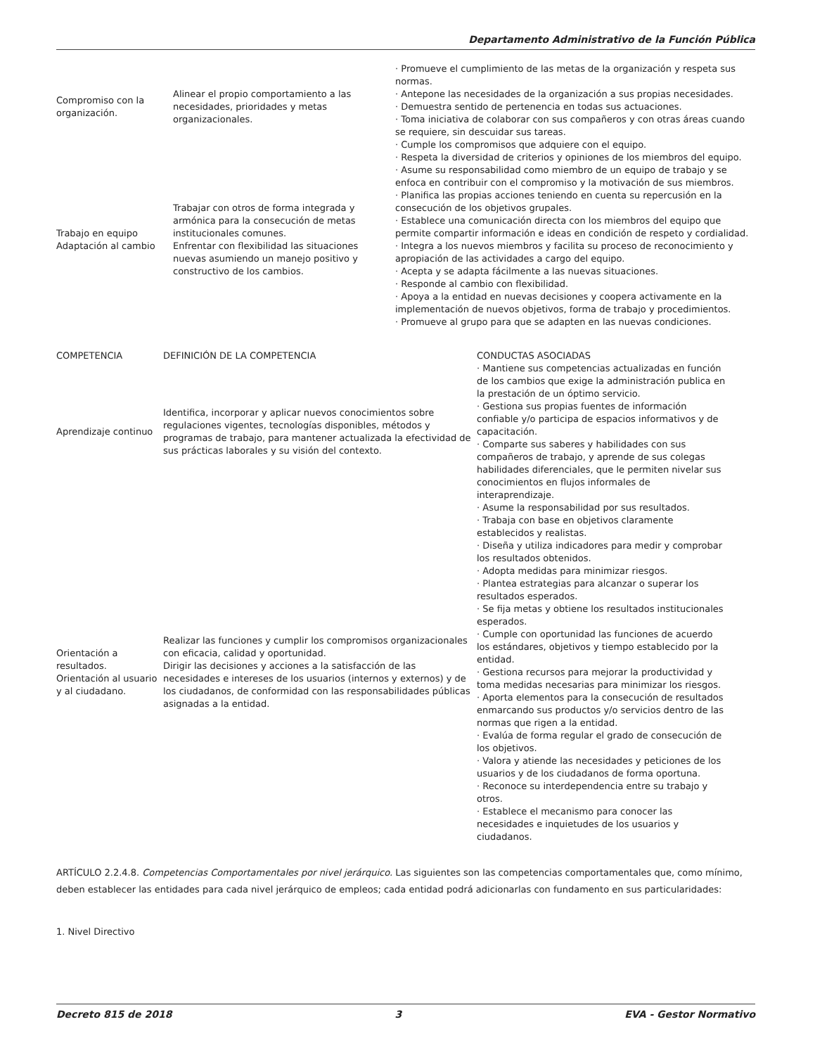Departamento Administrativo de la Función Pública
| Compromiso con la organización. | Alinear el propio comportamiento a las necesidades, prioridades y metas organizacionales. | · Promueve el cumplimiento de las metas de la organización y respeta sus normas. · Antepone las necesidades de la organización a sus propias necesidades. · Demuestra sentido de pertenencia en todas sus actuaciones. · Toma iniciativa de colaborar con sus compañeros y con otras áreas cuando se requiere, sin descuidar sus tareas. · Cumple los compromisos que adquiere con el equipo. · Respeta la diversidad de criterios y opiniones de los miembros del equipo. · Asume su responsabilidad como miembro de un equipo de trabajo y se enfoca en contribuir con el compromiso y la motivación de sus miembros. · Planifica las propias acciones teniendo en cuenta su repercusión en la consecución de los objetivos grupales. · Establece una comunicación directa con los miembros del equipo que permite compartir información e ideas en condición de respeto y cordialidad. · Integra a los nuevos miembros y facilita su proceso de reconocimiento y apropiación de las actividades a cargo del equipo. · Acepta y se adapta fácilmente a las nuevas situaciones. · Responde al cambio con flexibilidad. · Apoya a la entidad en nuevas decisiones y coopera activamente en la implementación de nuevos objetivos, forma de trabajo y procedimientos. · Promueve al grupo para que se adapten en las nuevas condiciones. |
| Trabajo en equipo Adaptación al cambio | Trabajar con otros de forma integrada y armónica para la consecución de metas institucionales comunes. Enfrentar con flexibilidad las situaciones nuevas asumiendo un manejo positivo y constructivo de los cambios. | |
| COMPETENCIA | DEFINICIÓN DE LA COMPETENCIA | CONDUCTAS ASOCIADAS |
| --- | --- | --- |
| Aprendizaje continuo | Identifica, incorporar y aplicar nuevos conocimientos sobre regulaciones vigentes, tecnologías disponibles, métodos y programas de trabajo, para mantener actualizada la efectividad de sus prácticas laborales y su visión del contexto. | · Mantiene sus competencias actualizadas en función de los cambios que exige la administración publica en la prestación de un óptimo servicio. · Gestiona sus propias fuentes de información confiable y/o participa de espacios informativos y de capacitación. · Comparte sus saberes y habilidades con sus compañeros de trabajo, y aprende de sus colegas habilidades diferenciales, que le permiten nivelar sus conocimientos en flujos informales de interaprendizaje. |
| Orientación a resultados. Orientación al usuario y al ciudadano. | Realizar las funciones y cumplir los compromisos organizacionales con eficacia, calidad y oportunidad. Dirigir las decisiones y acciones a la satisfacción de las necesidades e intereses de los usuarios (internos y externos) y de los ciudadanos, de conformidad con las responsabilidades públicas asignadas a la entidad. | · Asume la responsabilidad por sus resultados. · Trabaja con base en objetivos claramente establecidos y realistas. · Diseña y utiliza indicadores para medir y comprobar los resultados obtenidos. · Adopta medidas para minimizar riesgos. · Plantea estrategias para alcanzar o superar los resultados esperados. · Se fija metas y obtiene los resultados institucionales esperados. · Cumple con oportunidad las funciones de acuerdo los estándares, objetivos y tiempo establecido por la entidad. · Gestiona recursos para mejorar la productividad y toma medidas necesarias para minimizar los riesgos. · Aporta elementos para la consecución de resultados enmarcando sus productos y/o servicios dentro de las normas que rigen a la entidad. · Evalúa de forma regular el grado de consecución de los objetivos. · Valora y atiende las necesidades y peticiones de los usuarios y de los ciudadanos de forma oportuna. · Reconoce su interdependencia entre su trabajo y otros. · Establece el mecanismo para conocer las necesidades e inquietudes de los usuarios y ciudadanos. |
ARTÍCULO 2.2.4.8. Competencias Comportamentales por nivel jerárquico. Las siguientes son las competencias comportamentales que, como mínimo, deben establecer las entidades para cada nivel jerárquico de empleos; cada entidad podrá adicionarlas con fundamento en sus particularidades:
1. Nivel Directivo
Decreto 815 de 2018 3 EVA - Gestor Normativo